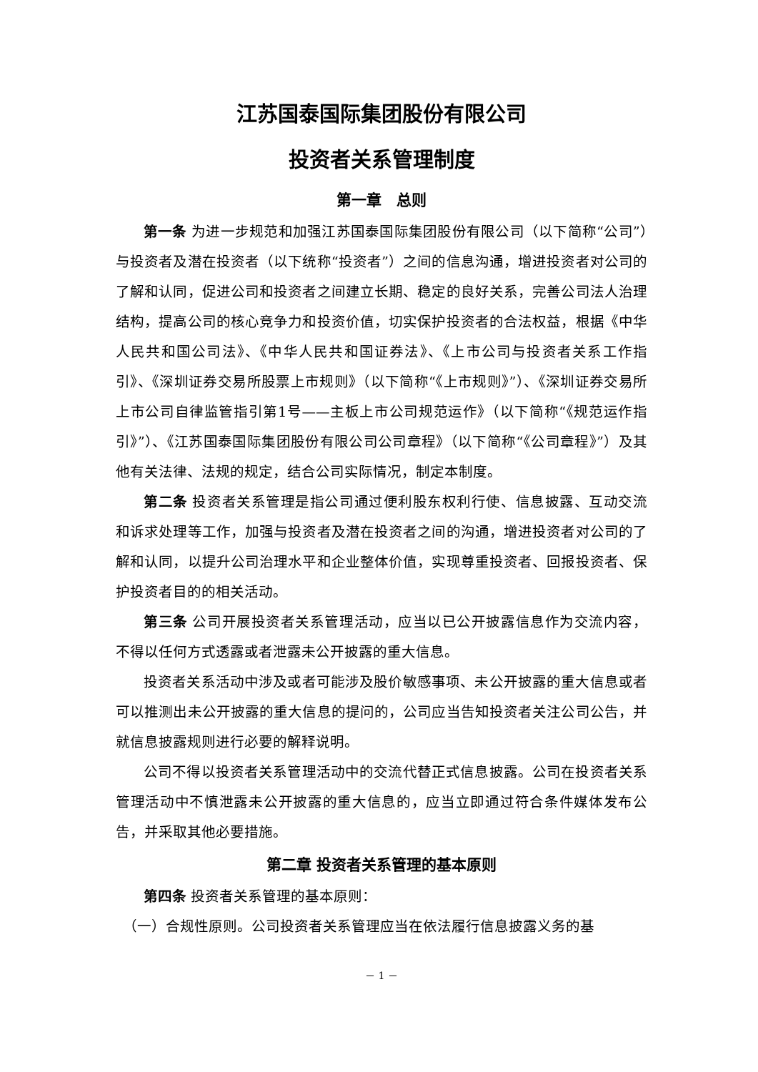江苏国泰国际集团股份有限公司
投资者关系管理制度
第一章　总则
第一条 为进一步规范和加强江苏国泰国际集团股份有限公司（以下简称“公司”）与投资者及潜在投资者（以下统称“投资者”）之间的信息沟通，增进投资者对公司的了解和认同，促进公司和投资者之间建立长期、稳定的良好关系，完善公司法人治理结构，提高公司的核心竞争力和投资价值，切实保护投资者的合法权益，根据《中华人民共和国公司法》、《中华人民共和国证券法》、《上市公司与投资者关系工作指引》、《深圳证券交易所股票上市规则》（以下简称“《上市规则》”）、《深圳证券交易所上市公司自律监管指引第1号——主板上市公司规范运作》（以下简称“《规范运作指引》”）、《江苏国泰国际集团股份有限公司公司章程》（以下简称“《公司章程》”）及其他有关法律、法规的规定，结合公司实际情况，制定本制度。
第二条 投资者关系管理是指公司通过便利股东权利行使、信息披露、互动交流和诉求处理等工作，加强与投资者及潜在投资者之间的沟通，增进投资者对公司的了解和认同，以提升公司治理水平和企业整体价值，实现尊重投资者、回报投资者、保护投资者目的的相关活动。
第三条 公司开展投资者关系管理活动，应当以已公开披露信息作为交流内容，不得以任何方式透露或者泄露未公开披露的重大信息。
投资者关系活动中涉及或者可能涉及股价敏感事项、未公开披露的重大信息或者可以推测出未公开披露的重大信息的提问的，公司应当告知投资者关注公司公告，并就信息披露规则进行必要的解释说明。
公司不得以投资者关系管理活动中的交流代替正式信息披露。公司在投资者关系管理活动中不慎泄露未公开披露的重大信息的，应当立即通过符合条件媒体发布公告，并采取其他必要措施。
第二章 投资者关系管理的基本原则
第四条 投资者关系管理的基本原则：
（一）合规性原则。公司投资者关系管理应当在依法履行信息披露义务的基
－ 1 －